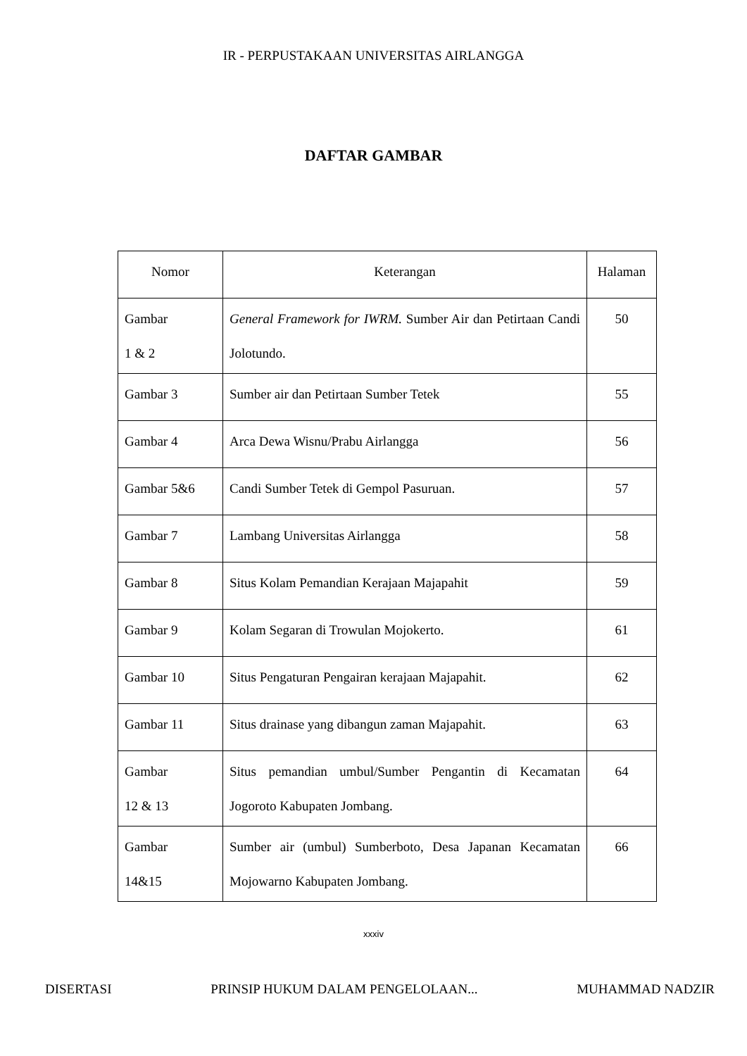IR - PERPUSTAKAAN UNIVERSITAS AIRLANGGA
DAFTAR GAMBAR
| Nomor | Keterangan | Halaman |
| --- | --- | --- |
| Gambar 1 & 2 | General Framework for IWRM. Sumber Air dan Petirtaan Candi Jolotundo. | 50 |
| Gambar 3 | Sumber air dan Petirtaan Sumber Tetek | 55 |
| Gambar 4 | Arca Dewa Wisnu/Prabu Airlangga | 56 |
| Gambar 5&6 | Candi Sumber Tetek di Gempol Pasuruan. | 57 |
| Gambar 7 | Lambang Universitas Airlangga | 58 |
| Gambar 8 | Situs Kolam Pemandian Kerajaan Majapahit | 59 |
| Gambar 9 | Kolam Segaran di Trowulan Mojokerto. | 61 |
| Gambar 10 | Situs Pengaturan Pengairan kerajaan Majapahit. | 62 |
| Gambar 11 | Situs drainase yang dibangun zaman Majapahit. | 63 |
| Gambar 12 & 13 | Situs pemandian umbul/Sumber Pengantin di Kecamatan Jogoroto Kabupaten Jombang. | 64 |
| Gambar 14&15 | Sumber air (umbul) Sumberboto, Desa Japanan Kecamatan Mojowarno Kabupaten Jombang. | 66 |
xxxiv
DISERTASI PRINSIP HUKUM DALAM PENGELOLAAN... MUHAMMAD NADZIR